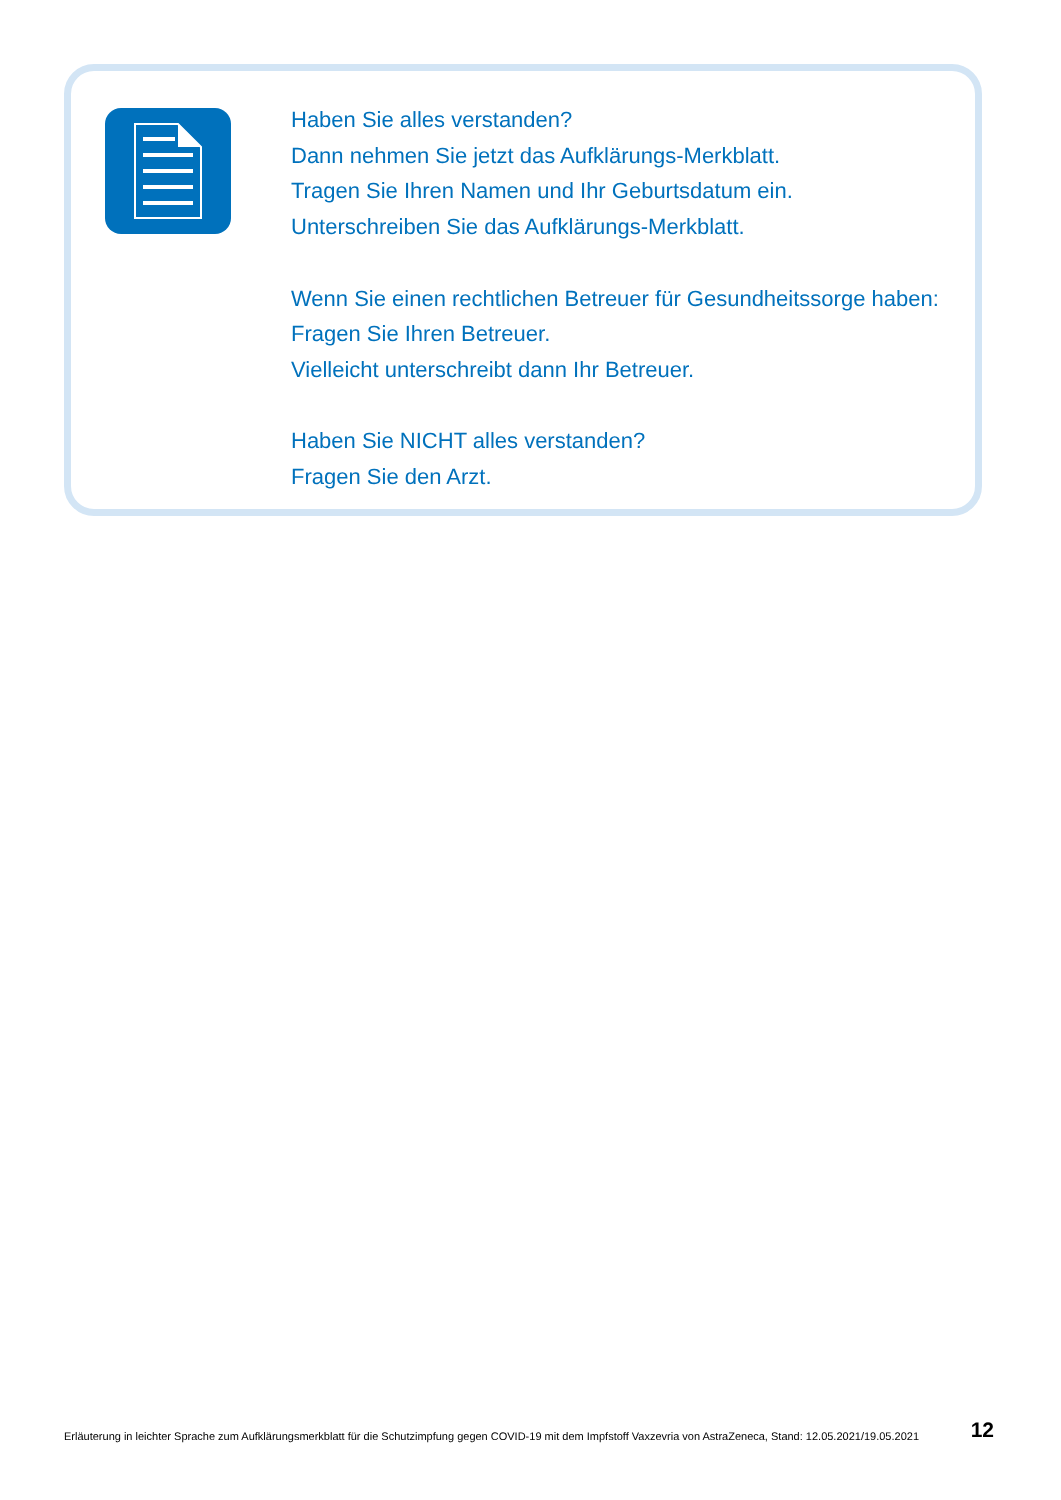Haben Sie alles verstanden?
Dann nehmen Sie jetzt das Aufklärungs-Merkblatt.
Tragen Sie Ihren Namen und Ihr Geburtsdatum ein.
Unterschreiben Sie das Aufklärungs-Merkblatt.
Wenn Sie einen rechtlichen Betreuer für Gesundheitssorge haben:
Fragen Sie Ihren Betreuer.
Vielleicht unterschreibt dann Ihr Betreuer.
Haben Sie NICHT alles verstanden?
Fragen Sie den Arzt.
Erläuterung in leichter Sprache zum Aufklärungsmerkblatt für die Schutzimpfung gegen COVID-19 mit dem Impfstoff Vaxzevria von AstraZeneca, Stand: 12.05.2021/19.05.2021 12